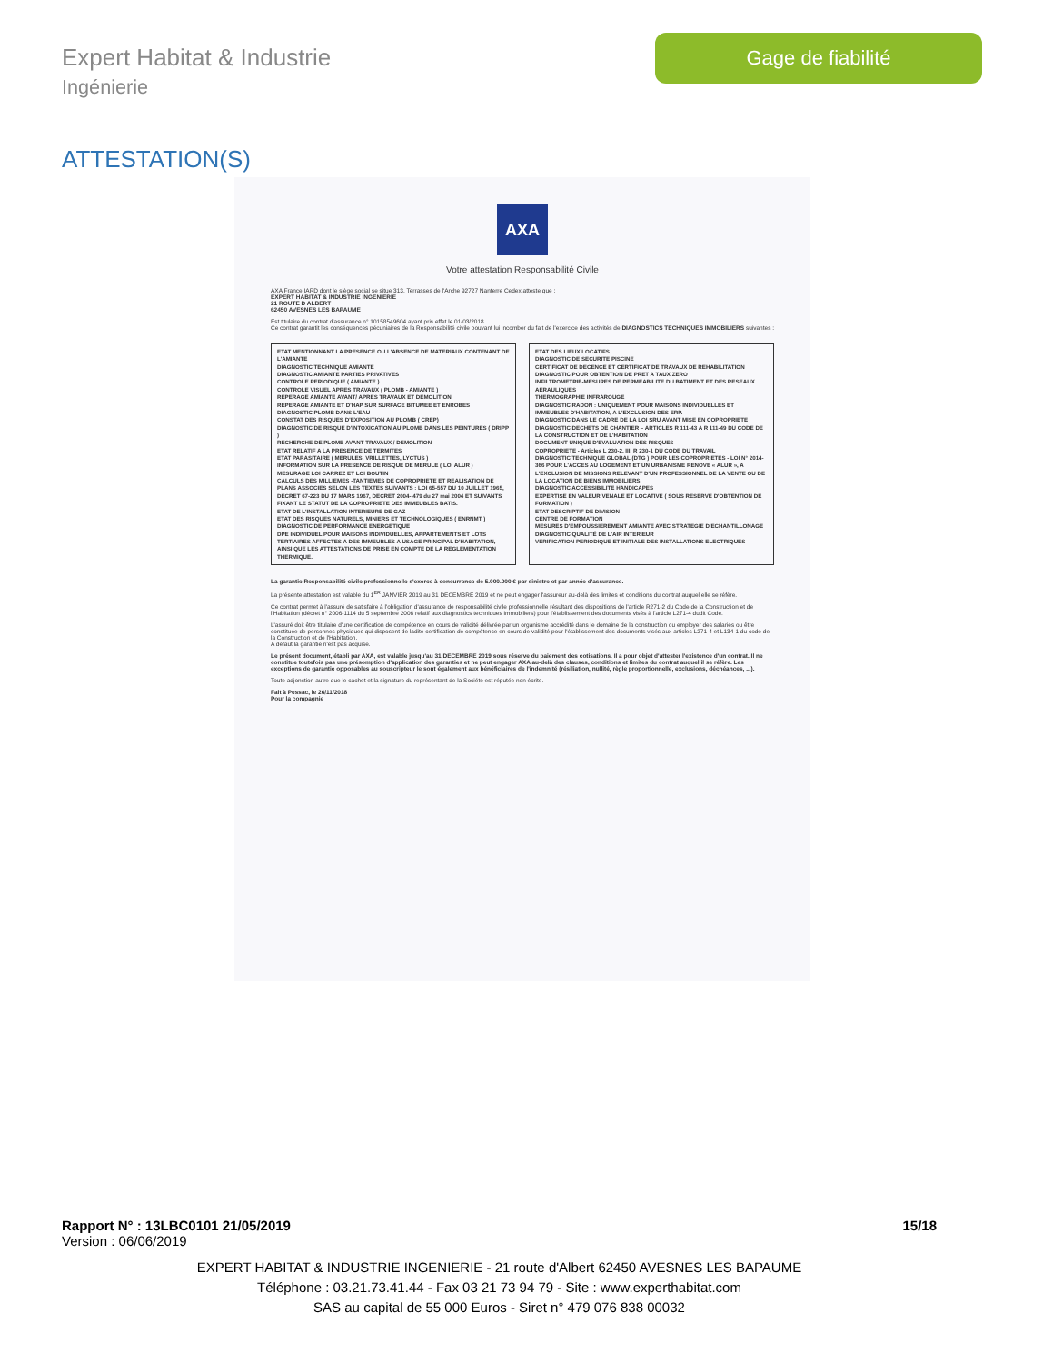Expert Habitat & Industrie
Ingénierie
Gage de fiabilité
ATTESTATION(S)
AXA
Votre attestation Responsabilité Civile
AXA France IARD dont le siège social se situe 313, Terrasses de l'Arche 92727 Nanterre Cedex atteste que :
EXPERT HABITAT & INDUSTRIE INGENIERIE
21 ROUTE D ALBERT
62450 AVESNES LES BAPAUME
Est titulaire du contrat d'assurance n° 10158549604 ayant pris effet le 01/03/2018.
Ce contrat garantit les conséquences pécuniaires de la Responsabilité civile pouvant lui incomber du fait de l'exercice des activités de DIAGNOSTICS TECHNIQUES IMMOBILIERS suivantes :
ETAT MENTIONNANT LA PRESENCE OU L'ABSENCE DE MATERIAUX CONTENANT DE L'AMIANTE
DIAGNOSTIC TECHNIQUE AMIANTE
DIAGNOSTIC AMIANTE PARTIES PRIVATIVES
CONTROLE PERIODIQUE ( AMIANTE )
CONTROLE VISUEL APRES TRAVAUX ( PLOMB - AMIANTE )
REPERAGE AMIANTE AVANT/ APRES TRAVAUX ET DEMOLITION
REPERAGE AMIANTE ET D'HAP SUR SURFACE BITUMEE ET ENROBES
DIAGNOSTIC PLOMB DANS L'EAU
CONSTAT DES RISQUES D'EXPOSITION AU PLOMB ( CREP)
DIAGNOSTIC DE RISQUE D'INTOXICATION AU PLOMB DANS LES PEINTURES ( DRIPP )
RECHERCHE DE PLOMB AVANT TRAVAUX / DEMOLITION
ETAT RELATIF A LA PRESENCE DE TERMITES
ETAT PARASITAIRE ( MERULES, VRILLETTES, LYCTUS )
INFORMATION SUR LA PRESENCE DE RISQUE DE MERULE ( LOI ALUR )
MESURAGE LOI CARREZ ET LOI BOUTIN
CALCULS DES MILLIEMES -TANTIEMES DE COPROPRIETE ET REALISATION DE PLANS ASSOCIES SELON LES TEXTES SUIVANTS : LOI 65-557 DU 10 JUILLET 1965, DECRET 67-223 DU 17 MARS 1967, DECRET 2004- 479 du 27 mai 2004 ET SUIVANTS FIXANT LE STATUT DE LA COPROPRIETE DES IMMEUBLES BATIS.
ETAT DE L'INSTALLATION INTERIEURE DE GAZ
ETAT DES RISQUES NATURELS, MINIERS ET TECHNOLOGIQUES ( ENRNMT )
DIAGNOSTIC DE PERFORMANCE ENERGETIQUE
DPE INDIVIDUEL POUR MAISONS INDIVIDUELLES, APPARTEMENTS ET LOTS TERTIAIRES AFFECTES A DES IMMEUBLES A USAGE PRINCIPAL D'HABITATION, AINSI QUE LES ATTESTATIONS DE PRISE EN COMPTE DE LA REGLEMENTATION THERMIQUE.
ETAT DES LIEUX LOCATIFS
DIAGNOSTIC DE SECURITE PISCINE
CERTIFICAT DE DECENCE ET CERTIFICAT DE TRAVAUX DE REHABILITATION
DIAGNOSTIC POUR OBTENTION DE PRET A TAUX ZERO
INFILTROMETRIE-MESURES DE PERMEABILITE DU BATIMENT ET DES RESEAUX AERAULIQUES
THERMOGRAPHIE INFRAROUGE
DIAGNOSTIC RADON : UNIQUEMENT POUR MAISONS INDIVIDUELLES ET IMMEUBLES D'HABITATION, A L'EXCLUSION DES ERP.
DIAGNOSTIC DANS LE CADRE DE LA LOI SRU AVANT MISE EN COPROPRIETE
DIAGNOSTIC DECHETS DE CHANTIER – ARTICLES R 111-43 A R 111-49 DU CODE DE LA CONSTRUCTION ET DE L'HABITATION
DOCUMENT UNIQUE D'EVALUATION DES RISQUES
COPROPRIETE - Articles L 230-2, III, R 230-1 DU CODE DU TRAVAIL
DIAGNOSTIC TECHNIQUE GLOBAL (DTG ) POUR LES COPROPRIETES - LOI N° 2014-366 POUR L'ACCES AU LOGEMENT ET UN URBANISME RENOVE « ALUR », A L'EXCLUSION DE MISSIONS RELEVANT D'UN PROFESSIONNEL DE LA VENTE OU DE LA LOCATION DE BIENS IMMOBILIERS.
DIAGNOSTIC ACCESSIBILITE HANDICAPES
EXPERTISE EN VALEUR VENALE ET LOCATIVE ( SOUS RESERVE D'OBTENTION DE FORMATION )
ETAT DESCRIPTIF DE DIVISION
CENTRE DE FORMATION
MESURES D'EMPOUSSIEREMENT AMIANTE AVEC STRATEGIE D'ECHANTILLONAGE
DIAGNOSTIC QUALITÉ DE L'AIR INTERIEUR
VERIFICATION PERIODIQUE ET INITIALE DES INSTALLATIONS ELECTRIQUES
La garantie Responsabilité civile professionnelle s'exerce à concurrence de 5.000.000 € par sinistre et par année d'assurance.
La présente attestation est valable du 1<sup>ER</sup> JANVIER 2019 au 31 DECEMBRE 2019 et ne peut engager l'assureur au-delà des limites et conditions du contrat auquel elle se réfère.
Ce contrat permet à l'assuré de satisfaire à l'obligation d'assurance de responsabilité civile professionnelle résultant des dispositions de l'article R271-2 du Code de la Construction et de l'Habitation (décret n° 2006-1114 du 5 septembre 2006 relatif aux diagnostics techniques immobiliers) pour l'établissement des documents visés à l'article L271-4 dudit Code.
L'assuré doit être titulaire d'une certification de compétence en cours de validité délivrée par un organisme accrédité dans le domaine de la construction ou employer des salariés ou être constituée de personnes physiques qui disposent de ladite certification de compétence en cours de validité pour l'établissement des documents visés aux articles L271-4 et L134-1 du code de la Construction et de l'Habitation.
A défaut la garantie n'est pas acquise.
Le présent document, établi par AXA, est valable jusqu'au 31 DECEMBRE 2019 sous réserve du paiement des cotisations. Il a pour objet d'attester l'existence d'un contrat. Il ne constitue toutefois pas une présomption d'application des garanties et ne peut engager AXA au-delà des clauses, conditions et limites du contrat auquel il se réfère. Les exceptions de garantie opposables au souscripteur le sont également aux bénéficiaires de l'indemnité (résiliation, nullité, règle proportionnelle, exclusions, déchéances, ...).
Toute adjonction autre que le cachet et la signature du représentant de la Société est réputée non écrite.
Fait à Pessac, le 26/11/2018
Pour la compagnie
Rapport N° : 13LBC0101 21/05/2019 15/18
Version : 06/06/2019
EXPERT HABITAT & INDUSTRIE INGENIERIE - 21 route d'Albert 62450 AVESNES LES BAPAUME
Téléphone : 03.21.73.41.44 - Fax 03 21 73 94 79 - Site : www.experthabitat.com
SAS au capital de 55 000 Euros - Siret n° 479 076 838 00032